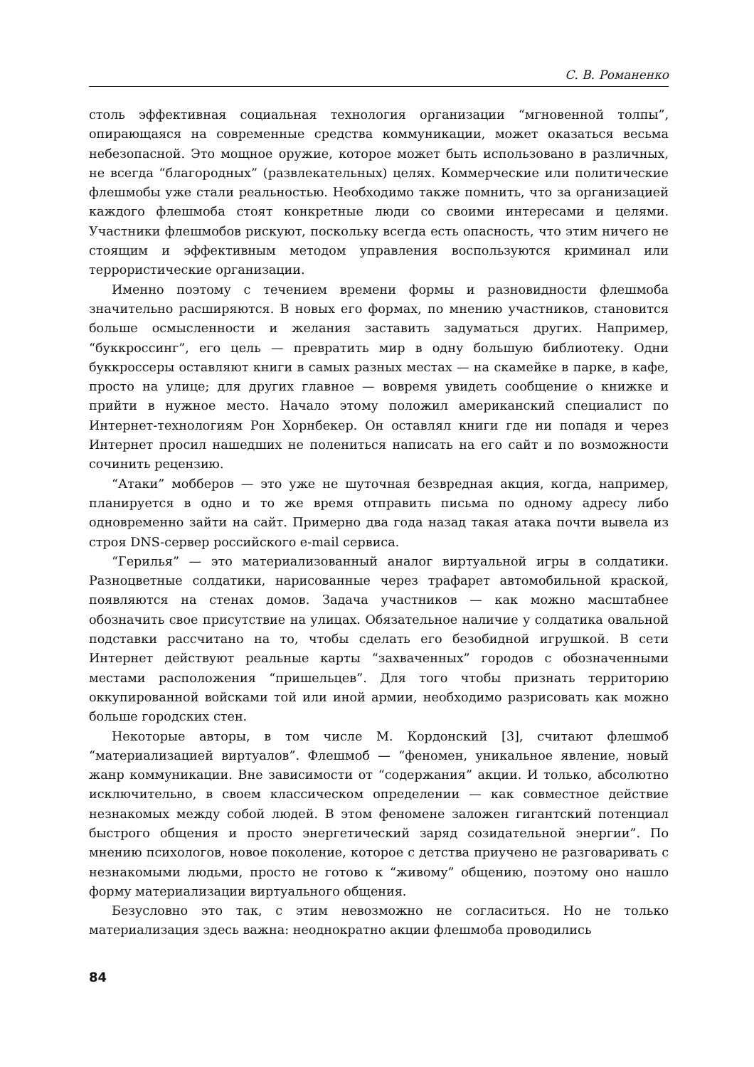С. В. Романенко
столь эффективная социальная технология организации “мгновенной толпы”, опирающаяся на современные средства коммуникации, может оказаться весьма небезопасной. Это мощное оружие, которое может быть использовано в различных, не всегда “благородных” (развлекательных) целях. Коммерческие или политические флешмобы уже стали реальностью. Необходимо также помнить, что за организацией каждого флешмоба стоят конкретные люди со своими интересами и целями. Участники флешмобов рискуют, поскольку всегда есть опасность, что этим ничего не стоящим и эффективным методом управления воспользуются криминал или террористические организации.
Именно поэтому с течением времени формы и разновидности флешмоба значительно расширяются. В новых его формах, по мнению участников, становится больше осмысленности и желания заставить задуматься других. Например, “буккроссинг”, его цель — превратить мир в одну большую библиотеку. Одни буккроссеры оставляют книги в самых разных местах — на скамейке в парке, в кафе, просто на улице; для других главное — вовремя увидеть сообщение о книжке и прийти в нужное место. Начало этому положил американский специалист по Интернет-технологиям Рон Хорнбекер. Он оставлял книги где ни попадя и через Интернет просил нашедших не полениться написать на его сайт и по возможности сочинить рецензию.
“Атаки” мобберов — это уже не шуточная безвредная акция, когда, например, планируется в одно и то же время отправить письма по одному адресу либо одновременно зайти на сайт. Примерно два года назад такая атака почти вывела из строя DNS-сервер российского e-mail сервиса.
“Герилья” — это материализованный аналог виртуальной игры в солдатики. Разноцветные солдатики, нарисованные через трафарет автомобильной краской, появляются на стенах домов. Задача участников — как можно масштабнее обозначить свое присутствие на улицах. Обязательное наличие у солдатика овальной подставки рассчитано на то, чтобы сделать его безобидной игрушкой. В сети Интернет действуют реальные карты “захваченных” городов с обозначенными местами расположения “пришельцев”. Для того чтобы признать территорию оккупированной войсками той или иной армии, необходимо разрисовать как можно больше городских стен.
Некоторые авторы, в том числе М. Кордонский [3], считают флешмоб “материализацией виртуалов”. Флешмоб — “феномен, уникальное явление, новый жанр коммуникации. Вне зависимости от “содержания” акции. И только, абсолютно исключительно, в своем классическом определении — как совместное действие незнакомых между собой людей. В этом феномене заложен гигантский потенциал быстрого общения и просто энергетический заряд созидательной энергии”. По мнению психологов, новое поколение, которое с детства приучено не разговаривать с незнакомыми людьми, просто не готово к “живому” общению, поэтому оно нашло форму материализации виртуального общения.
Безусловно это так, с этим невозможно не согласиться. Но не только материализация здесь важна: неоднократно акции флешмоба проводились
84